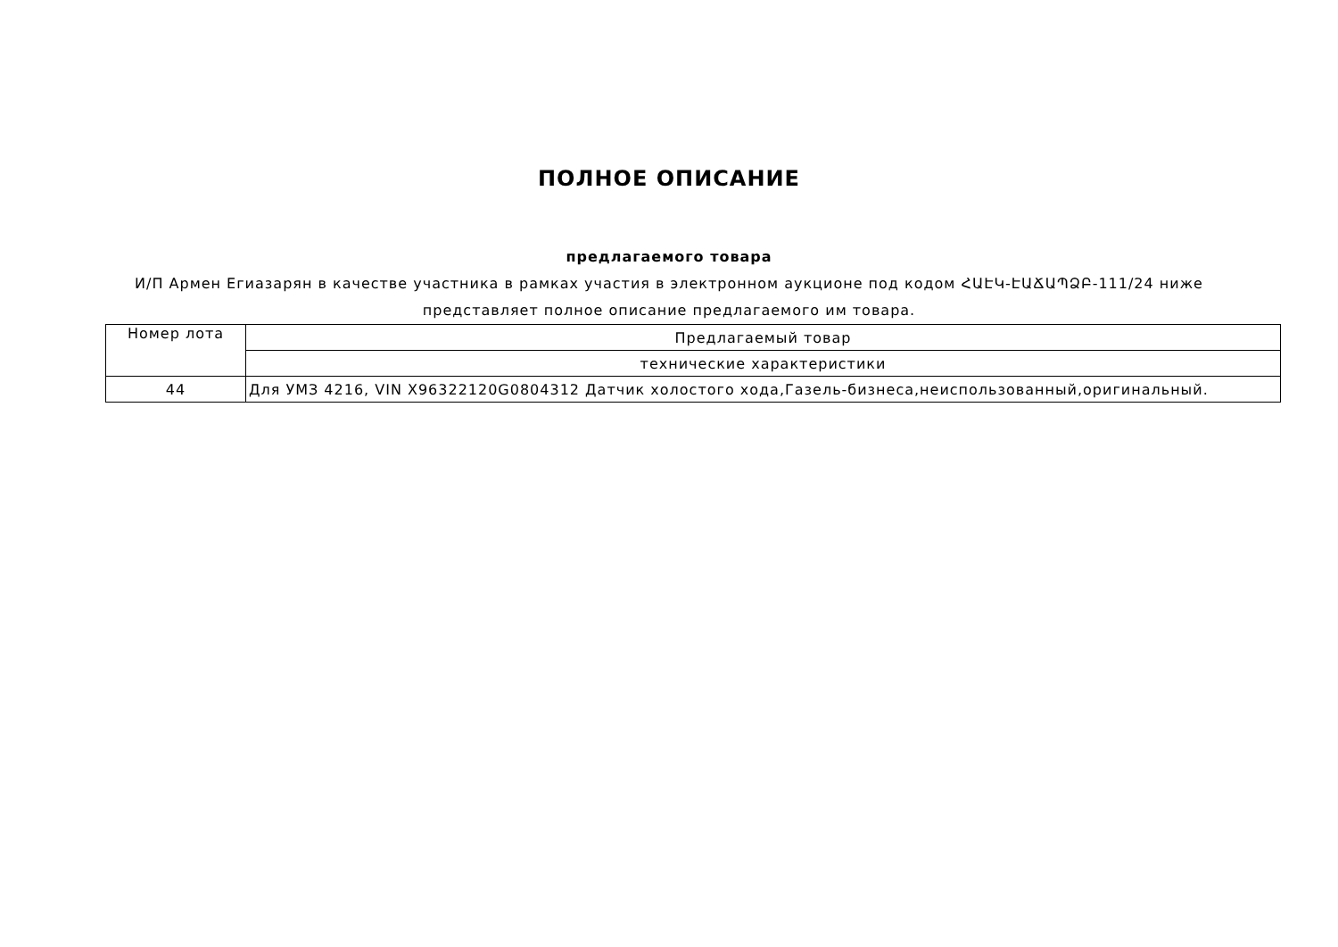ПОЛНОЕ ОПИСАНИЕ
предлагаемого товара
И/П Армен Егиазарян в качестве участника в рамках участия в электронном аукционе под кодом ՀԱԷԿ-ԷԱՃԱՊՁԲ-111/24 ниже представляет полное описание предлагаемого им товара.
| Номер лота | Предлагаемый товар |
| | технические характеристики |
| 44 | Для УМЗ 4216, VIN X96322120G0804312 Датчик холостого хода,Газель-бизнеса,неиспользованный,оригинальный. |